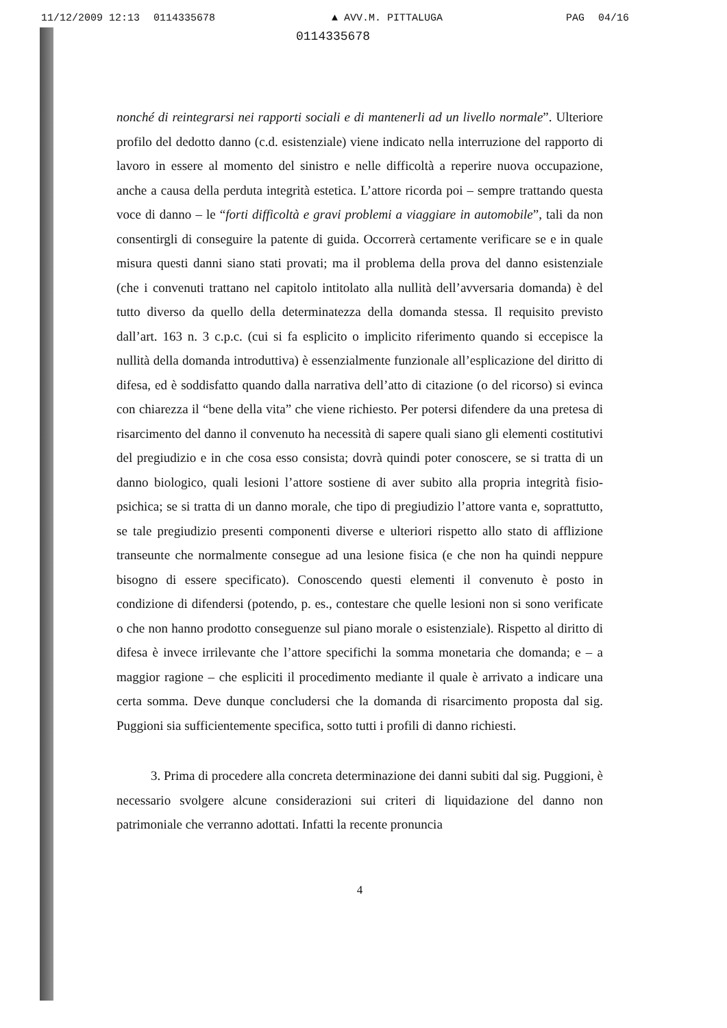11/12/2009 12:13 0114335678 ▲ AVV.M. PITTALUGA PAG 04/16
0114335678
nonché di reintegrarsi nei rapporti sociali e di mantenerli ad un livello normale”. Ulteriore profilo del dedotto danno (c.d. esistenziale) viene indicato nella interruzione del rapporto di lavoro in essere al momento del sinistro e nelle difficoltà a reperire nuova occupazione, anche a causa della perduta integrità estetica. L’attore ricorda poi – sempre trattando questa voce di danno – le “forti difficoltà e gravi problemi a viaggiare in automobile”, tali da non consentirgli di conseguire la patente di guida. Occorrerà certamente verificare se e in quale misura questi danni siano stati provati; ma il problema della prova del danno esistenziale (che i convenuti trattano nel capitolo intitolato alla nullità dell’avversaria domanda) è del tutto diverso da quello della determinatezza della domanda stessa. Il requisito previsto dall’art. 163 n. 3 c.p.c. (cui si fa esplicito o implicito riferimento quando si eccepisce la nullità della domanda introduttiva) è essenzialmente funzionale all’esplicazione del diritto di difesa, ed è soddisfatto quando dalla narrativa dell’atto di citazione (o del ricorso) si evinca con chiarezza il “bene della vita” che viene richiesto. Per potersi difendere da una pretesa di risarcimento del danno il convenuto ha necessità di sapere quali siano gli elementi costitutivi del pregiudizio e in che cosa esso consista; dovrà quindi poter conoscere, se si tratta di un danno biologico, quali lesioni l’attore sostiene di aver subito alla propria integrità fisio-psichica; se si tratta di un danno morale, che tipo di pregiudizio l’attore vanta e, soprattutto, se tale pregiudizio presenti componenti diverse e ulteriori rispetto allo stato di afflizione transeunte che normalmente consegue ad una lesione fisica (e che non ha quindi neppure bisogno di essere specificato). Conoscendo questi elementi il convenuto è posto in condizione di difendersi (potendo, p. es., contestare che quelle lesioni non si sono verificate o che non hanno prodotto conseguenze sul piano morale o esistenziale). Rispetto al diritto di difesa è invece irrilevante che l’attore specifichi la somma monetaria che domanda; e – a maggior ragione – che espliciti il procedimento mediante il quale è arrivato a indicare una certa somma. Deve dunque concludersi che la domanda di risarcimento proposta dal sig. Puggioni sia sufficientemente specifica, sotto tutti i profili di danno richiesti.
3. Prima di procedere alla concreta determinazione dei danni subiti dal sig. Puggioni, è necessario svolgere alcune considerazioni sui criteri di liquidazione del danno non patrimoniale che verranno adottati. Infatti la recente pronuncia
4